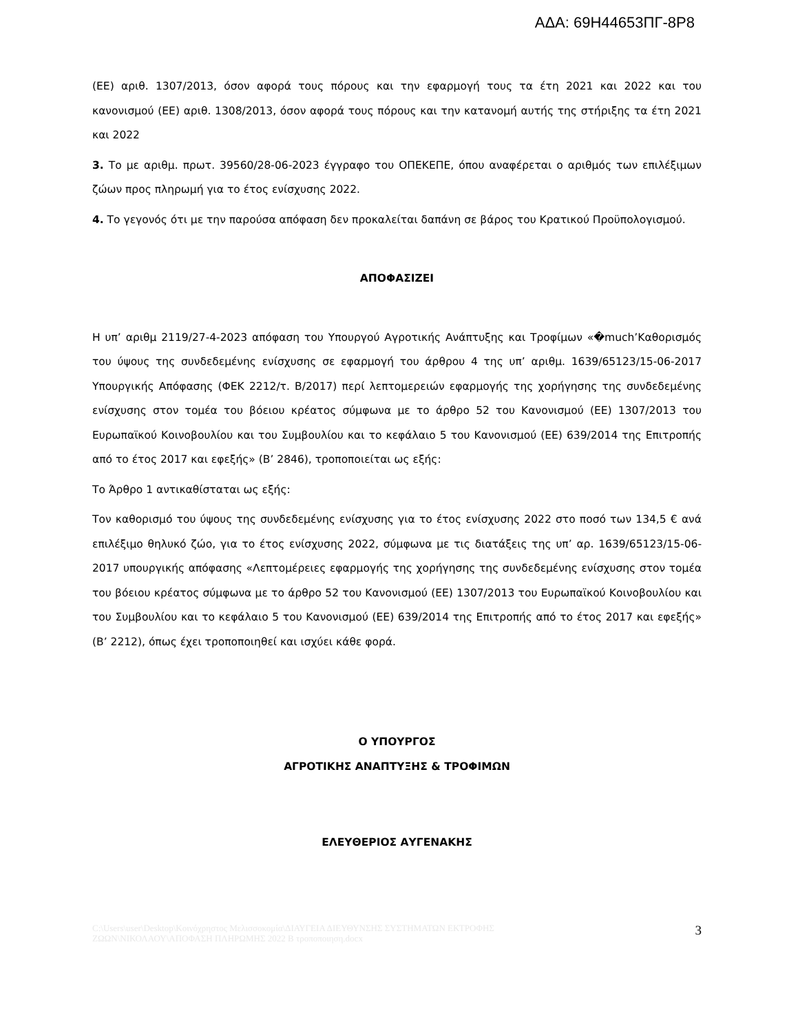ΑΔΑ: 69Η44653ΠΓ-8Ρ8
(ΕΕ) αριθ. 1307/2013, όσον αφορά τους πόρους και την εφαρμογή τους τα έτη 2021 και 2022 και του κανονισμού (ΕΕ) αριθ. 1308/2013, όσον αφορά τους πόρους και την κατανομή αυτής της στήριξης τα έτη 2021 και 2022
3. Το με αριθμ. πρωτ. 39560/28-06-2023 έγγραφο του ΟΠΕΚΕΠΕ, όπου αναφέρεται ο αριθμός των επιλέξιμων ζώων προς πληρωμή για το έτος ενίσχυσης 2022.
4. Το γεγονός ότι με την παρούσα απόφαση δεν προκαλείται δαπάνη σε βάρος του Κρατικού Προϋπολογισμού.
ΑΠΟΦΑΣΙΖΕΙ
Η υπ’ αριθμ 2119/27-4-2023 απόφαση του Υπουργού Αγροτικής Ανάπτυξης και Τροφίμων «�much’Καθορισμός του ύψους της συνδεδεμένης ενίσχυσης σε εφαρμογή του άρθρου 4 της υπ’ αριθμ. 1639/65123/15-06-2017 Υπουργικής Απόφασης (ΦΕΚ 2212/τ. Β/2017) περί λεπτομερειών εφαρμογής της χορήγησης της συνδεδεμένης ενίσχυσης στον τομέα του βόειου κρέατος σύμφωνα με το άρθρο 52 του Κανονισμού (ΕΕ) 1307/2013 του Ευρωπαϊκού Κοινοβουλίου και του Συμβουλίου και το κεφάλαιο 5 του Κανονισμού (ΕΕ) 639/2014 της Επιτροπής από το έτος 2017 και εφεξής» (Β’ 2846), τροποποιείται ως εξής:
Το Άρθρο 1 αντικαθίσταται ως εξής:
Τον καθορισμό του ύψους της συνδεδεμένης ενίσχυσης για το έτος ενίσχυσης 2022 στο ποσό των 134,5 € ανά επιλέξιμο θηλυκό ζώο, για το έτος ενίσχυσης 2022, σύμφωνα με τις διατάξεις της υπ’ αρ. 1639/65123/15-06-2017 υπουργικής απόφασης «Λεπτομέρειες εφαρμογής της χορήγησης της συνδεδεμένης ενίσχυσης στον τομέα του βόειου κρέατος σύμφωνα με το άρθρο 52 του Κανονισμού (ΕΕ) 1307/2013 του Ευρωπαϊκού Κοινοβουλίου και του Συμβουλίου και το κεφάλαιο 5 του Κανονισμού (ΕΕ) 639/2014 της Επιτροπής από το έτος 2017 και εφεξής» (Β’ 2212), όπως έχει τροποποιηθεί και ισχύει κάθε φορά.
Ο ΥΠΟΥΡΓΟΣ
ΑΓΡΟΤΙΚΗΣ ΑΝΑΠΤΥΞΗΣ & ΤΡΟΦΙΜΩΝ
ΕΛΕΥΘΕΡΙΟΣ ΑΥΓΕΝΑΚΗΣ
C:\Users\user\Desktop\Κοινόχρηστος Μελισσοκομία\ΔΙΑΥΓΕΙΑ ΔΙΕΥΘΥΝΣΗΣ ΣΥΣΤΗΜΑΤΩΝ ΕΚΤΡΟΦΗΣ ΖΩΩΝ\ΝΙΚΟΛΑΟΥ\ΑΠΟΦΑΣΗ ΠΛΗΡΩΜΗΣ 2022 Β τροποποιηση.docx
3